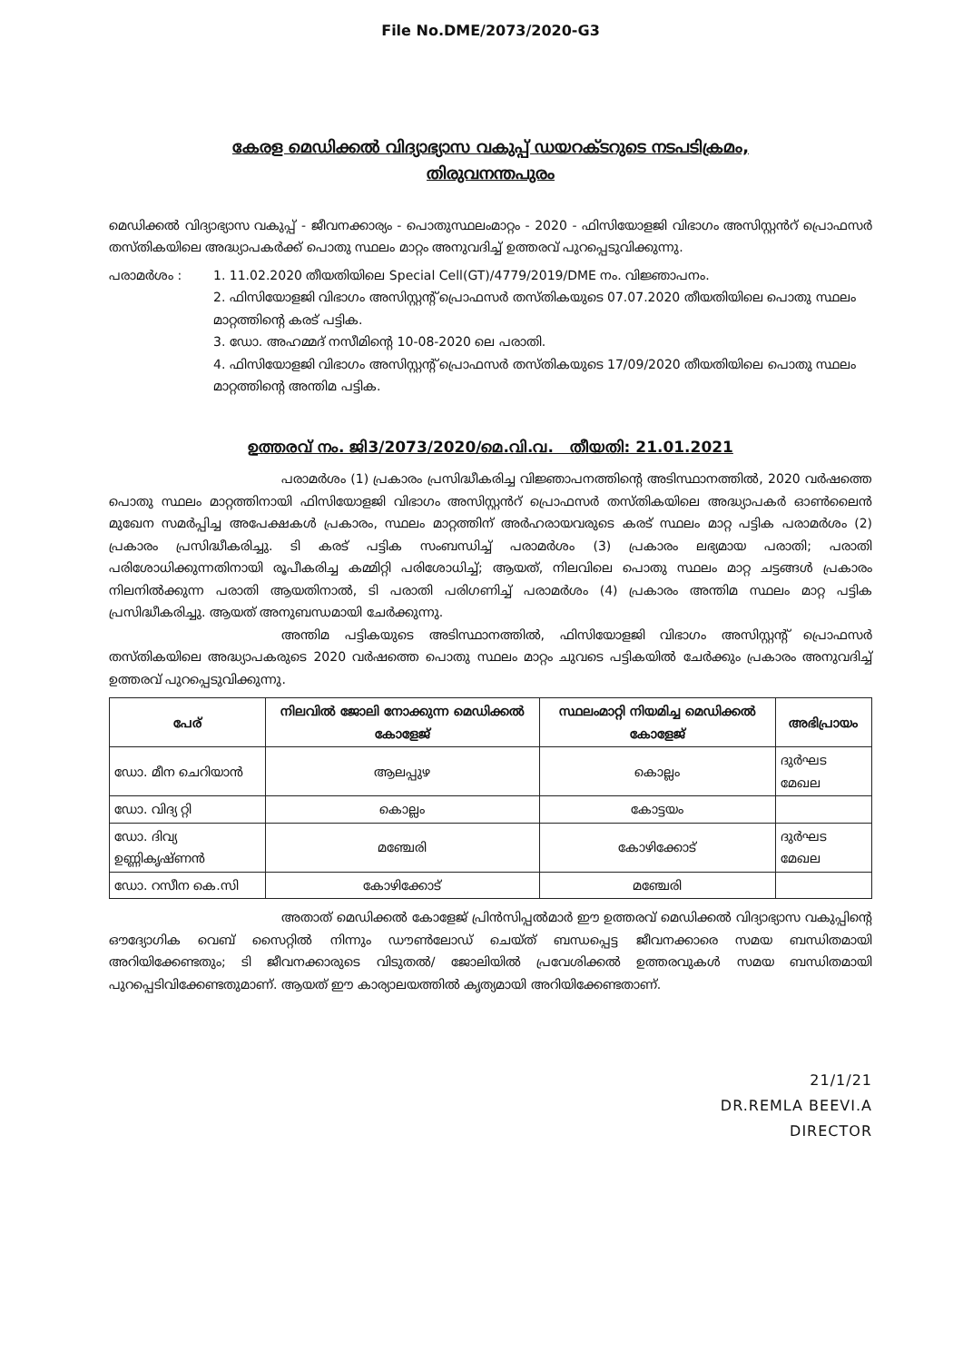File No.DME/2073/2020-G3
കേരള മെഡിക്കൽ വിദ്യാഭ്യാസ വകുപ്പ് ഡയറക്ടറുടെ നടപടിക്രമം,
തിരുവനന്തപുരം
മെഡിക്കൽ വിദ്യാഭ്യാസ വകുപ്പ് - ജീവനക്കാര്യം - പൊതുസ്ഥലംമാറ്റം - 2020 - ഫിസിയോളജി വിഭാഗം അസിസ്റ്റൻറ് പ്രൊഫസർ തസ്തികയിലെ അദ്ധ്യാപകർക്ക് പൊതു സ്ഥലം മാറ്റം അനുവദിച്ച് ഉത്തരവ് പുറപ്പെടുവിക്കുന്നു.
പരാമർശം : 1. 11.02.2020 തീയതിയിലെ Special Cell(GT)/4779/2019/DME നം. വിജ്ഞാപനം.
2. ഫിസിയോളജി വിഭാഗം അസിസ്റ്റന്റ് പ്രൊഫസർ തസ്തികയുടെ 07.07.2020 തീയതിയിലെ പൊതു സ്ഥലം മാറ്റത്തിന്റെ കരട് പട്ടിക.
3. ഡോ. അഹമ്മദ് നസീമിന്റെ 10-08-2020 ലെ പരാതി.
4. ഫിസിയോളജി വിഭാഗം അസിസ്റ്റന്റ് പ്രൊഫസർ തസ്തികയുടെ 17/09/2020 തീയതിയിലെ പൊതു സ്ഥലം മാറ്റത്തിന്റെ അന്തിമ പട്ടിക.
ഉത്തരവ് നം. ജി3/2073/2020/മെ.വി.വ. തീയതി: 21.01.2021
പരാമർശം (1) പ്രകാരം പ്രസിദ്ധീകരിച്ച വിജ്ഞാപനത്തിന്റെ അടിസ്ഥാനത്തിൽ, 2020 വർഷത്തെ പൊതു സ്ഥലം മാറ്റത്തിനായി ഫിസിയോളജി വിഭാഗം അസിസ്റ്റൻറ് പ്രൊഫസർ തസ്തികയിലെ അദ്ധ്യാപകർ ഓൺലൈൻ മുഖേന സമർപ്പിച്ച അപേക്ഷകൾ പ്രകാരം, സ്ഥലം മാറ്റത്തിന് അർഹരായവരുടെ കരട് സ്ഥലം മാറ്റ പട്ടിക പരാമർശം (2) പ്രകാരം പ്രസിദ്ധീകരിച്ചു. ടി കരട് പട്ടിക സംബന്ധിച്ച് പരാമർശം (3) പ്രകാരം ലഭ്യമായ പരാതി; പരാതി പരിശോധിക്കുന്നതിനായി രൂപീകരിച്ച കമ്മിറ്റി പരിശോധിച്ച്; ആയത്, നിലവിലെ പൊതു സ്ഥലം മാറ്റ ചട്ടങ്ങൾ പ്രകാരം നിലനിൽക്കുന്ന പരാതി ആയതിനാൽ, ടി പരാതി പരിഗണിച്ച് പരാമർശം (4) പ്രകാരം അന്തിമ സ്ഥലം മാറ്റ പട്ടിക പ്രസിദ്ധീകരിച്ചു. ആയത് അനുബന്ധമായി ചേർക്കുന്നു.
അന്തിമ പട്ടികയുടെ അടിസ്ഥാനത്തിൽ, ഫിസിയോളജി വിഭാഗം അസിസ്റ്റന്റ് പ്രൊഫസർ തസ്തികയിലെ അദ്ധ്യാപകരുടെ 2020 വർഷത്തെ പൊതു സ്ഥലം മാറ്റം ചുവടെ പട്ടികയിൽ ചേർക്കും പ്രകാരം അനുവദിച്ച് ഉത്തരവ് പുറപ്പെടുവിക്കുന്നു.
| പേര് | നിലവിൽ ജോലി നോക്കുന്ന മെഡിക്കൽ കോളേജ് | സ്ഥലംമാറ്റി നിയമിച്ച മെഡിക്കൽ കോളേജ് | അഭിപ്രായം |
| --- | --- | --- | --- |
| ഡോ. മീന ചെറിയാൻ | ആലപ്പുഴ | കൊല്ലം | ദുർഘട മേഖല |
| ഡോ. വിദ്യ റ്റി | കൊല്ലം | കോട്ടയം | |
| ഡോ. ദിവ്യ ഉണ്ണികൃഷ്ണൻ | മഞ്ചേരി | കോഴിക്കോട് | ദുർഘട മേഖല |
| ഡോ. റസീന കെ.സി | കോഴിക്കോട് | മഞ്ചേരി | |
അതാത് മെഡിക്കൽ കോളേജ് പ്രിൻസിപ്പൽമാർ ഈ ഉത്തരവ് മെഡിക്കൽ വിദ്യാഭ്യാസ വകുപ്പിന്റെ ഔദ്യോഗിക വെബ് സൈറ്റിൽ നിന്നും ഡൗൺലോഡ് ചെയ്ത് ബന്ധപ്പെട്ട ജീവനക്കാരെ സമയ ബന്ധിതമായി അറിയിക്കേണ്ടതും; ടി ജീവനക്കാരുടെ വിടുതൽ/ ജോലിയിൽ പ്രവേശിക്കൽ ഉത്തരവുകൾ സമയ ബന്ധിതമായി പുറപ്പെടിവിക്കേണ്ടതുമാണ്. ആയത് ഈ കാര്യാലയത്തിൽ കൃത്യമായി അറിയിക്കേണ്ടതാണ്.
21/1/21
DR.REMLA BEEVI.A
DIRECTOR